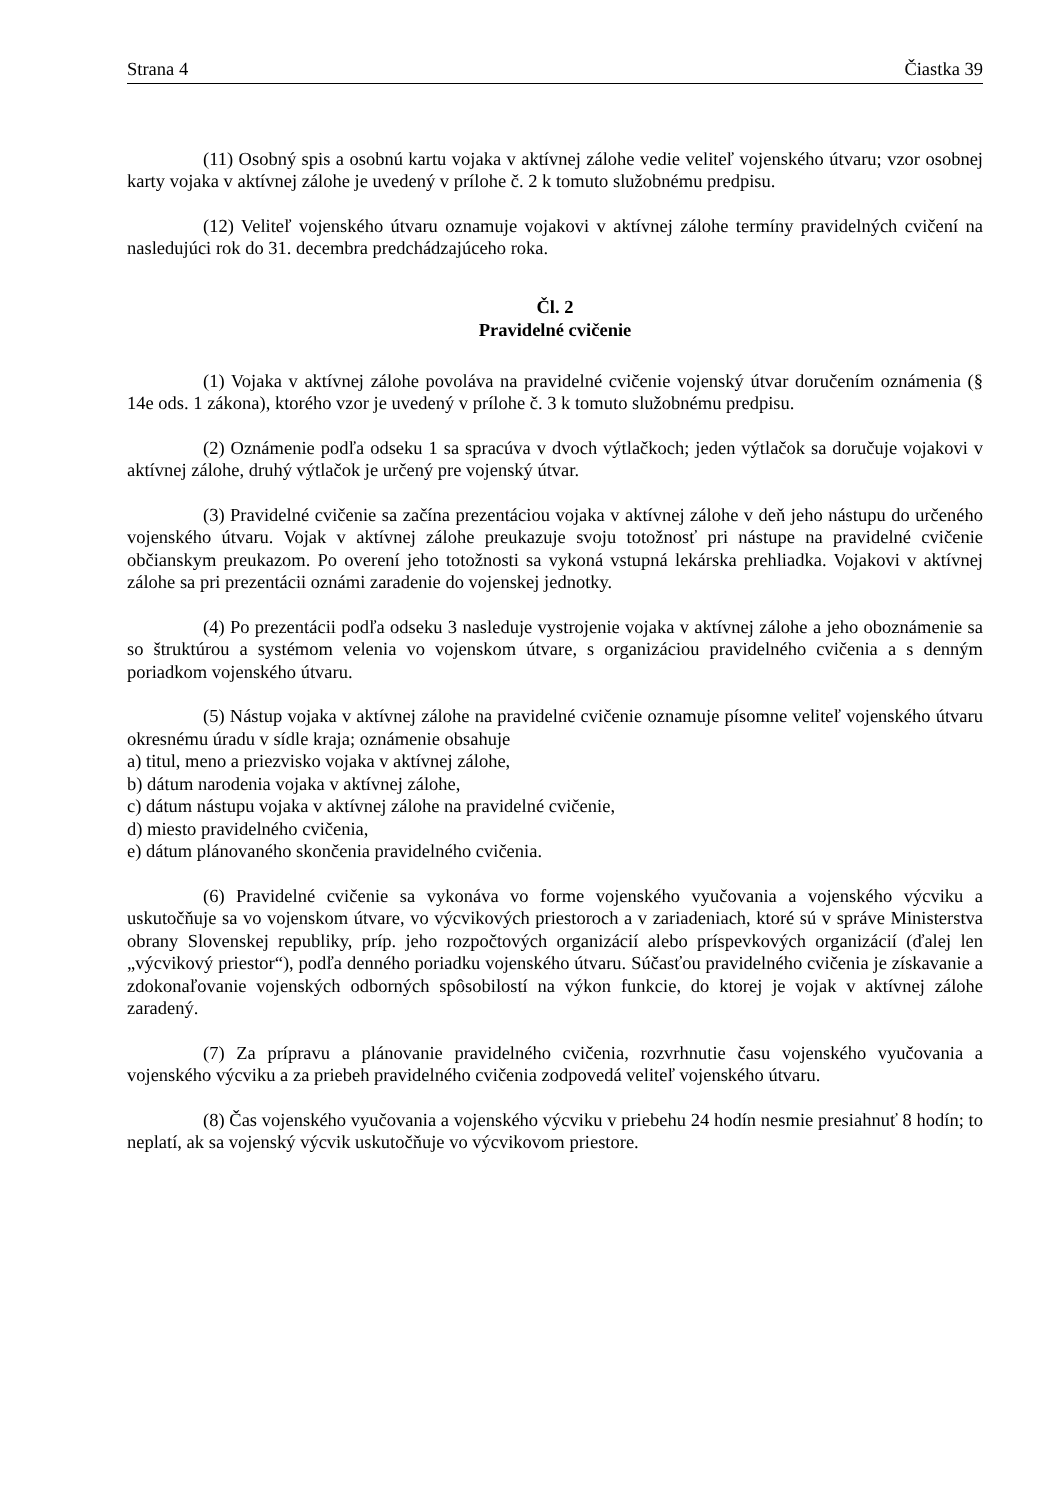Strana 4 Čiastka 39
(11) Osobný spis a osobnú kartu vojaka v aktívnej zálohe vedie veliteľ vojenského útvaru; vzor osobnej karty vojaka v aktívnej zálohe je uvedený v prílohe č. 2 k tomuto služobnému predpisu.
(12) Veliteľ vojenského útvaru oznamuje vojakovi v aktívnej zálohe termíny pravidelných cvičení na nasledujúci rok do 31. decembra predchádzajúceho roka.
Čl. 2
Pravidelné cvičenie
(1) Vojaka v aktívnej zálohe povoláva na pravidelné cvičenie vojenský útvar doručením oznámenia (§ 14e ods. 1 zákona), ktorého vzor je uvedený v prílohe č. 3 k tomuto služobnému predpisu.
(2) Oznámenie podľa odseku 1 sa spracúva v dvoch výtlačkoch; jeden výtlačok sa doručuje vojakovi v aktívnej zálohe, druhý výtlačok je určený pre vojenský útvar.
(3) Pravidelné cvičenie sa začína prezentáciou vojaka v aktívnej zálohe v deň jeho nástupu do určeného vojenského útvaru. Vojak v aktívnej zálohe preukazuje svoju totožnosť pri nástupe na pravidelné cvičenie občianskym preukazom. Po overení jeho totožnosti sa vykoná vstupná lekárska prehliadka. Vojakovi v aktívnej zálohe sa pri prezentácii oznámi zaradenie do vojenskej jednotky.
(4) Po prezentácii podľa odseku 3 nasleduje vystrojenie vojaka v aktívnej zálohe a jeho oboznámenie sa so štruktúrou a systémom velenia vo vojenskom útvare, s organizáciou pravidelného cvičenia a s denným poriadkom vojenského útvaru.
(5) Nástup vojaka v aktívnej zálohe na pravidelné cvičenie oznamuje písomne veliteľ vojenského útvaru okresnému úradu v sídle kraja; oznámenie obsahuje
a) titul, meno a priezvisko vojaka v aktívnej zálohe,
b) dátum narodenia vojaka v aktívnej zálohe,
c) dátum nástupu vojaka v aktívnej zálohe na pravidelné cvičenie,
d) miesto pravidelného cvičenia,
e) dátum plánovaného skončenia pravidelného cvičenia.
(6) Pravidelné cvičenie sa vykonáva vo forme vojenského vyučovania a vojenského výcviku a uskutočňuje sa vo vojenskom útvare, vo výcvikových priestoroch a v zariadeniach, ktoré sú v správe Ministerstva obrany Slovenskej republiky, príp. jeho rozpočtových organizácií alebo príspevkových organizácií (ďalej len „výcvikový priestor“), podľa denného poriadku vojenského útvaru. Súčasťou pravidelného cvičenia je získavanie a zdokonaľovanie vojenských odborných spôsobilostí na výkon funkcie, do ktorej je vojak v aktívnej zálohe zaradený.
(7) Za prípravu a plánovanie pravidelného cvičenia, rozvrhnutie času vojenského vyučovania a vojenského výcviku a za priebeh pravidelného cvičenia zodpovedá veliteľ vojenského útvaru.
(8) Čas vojenského vyučovania a vojenského výcviku v priebehu 24 hodín nesmie presiahnuť 8 hodín; to neplatí, ak sa vojenský výcvik uskutočňuje vo výcvikovom priestore.